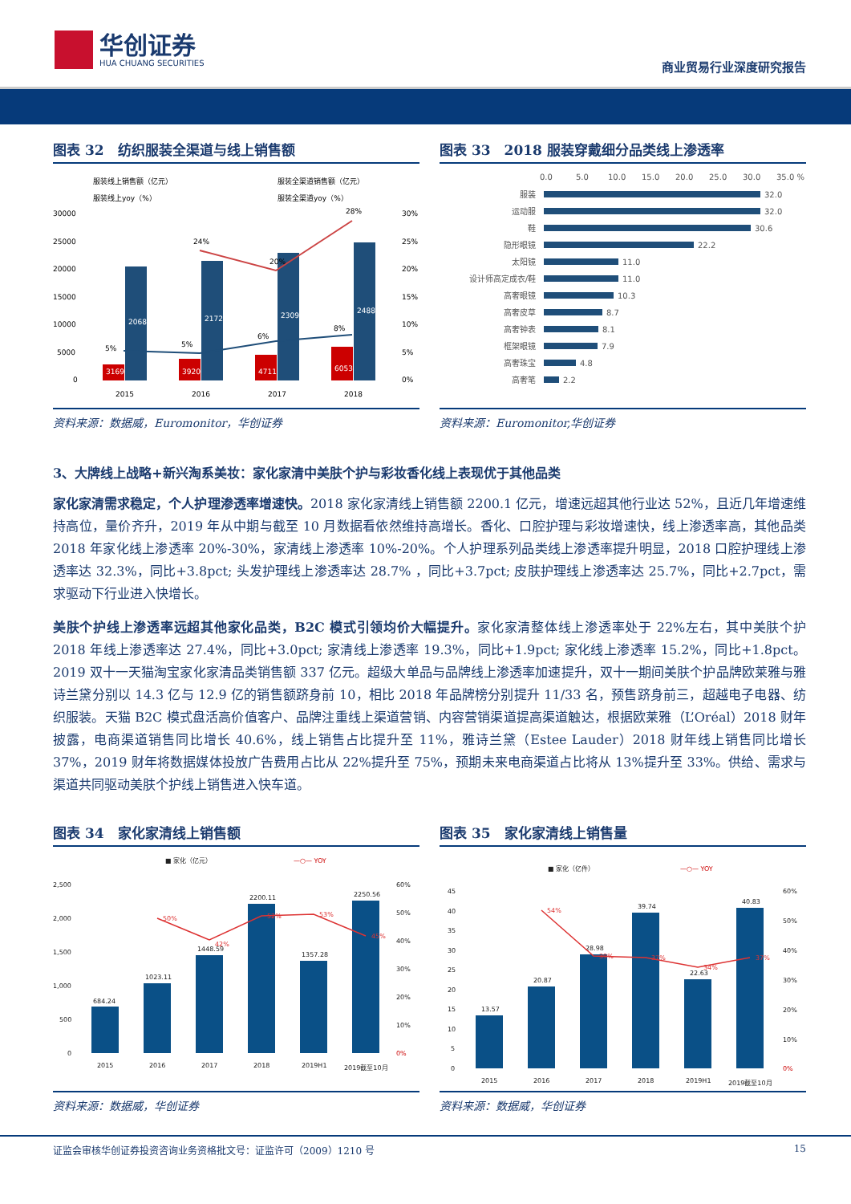华创证券
HUA CHUANG SECURITIES
商业贸易行业深度研究报告
图表 32　纺织服装全渠道与线上销售额
服装线上销售额（亿元）
服装全渠道销售额（亿元）
服装线上yoy（%）
服装全渠道yoy（%）
30000
25000
20000
15000
10000
5000
0
30%
25%
20%
15%
10%
5%
0%
3169
20682
3920
21720
4711
23098
6053
24887
24%
20%
28%
5%
5%
6%
8%
2015
2016
2017
2018
资料来源：数据威，Euromonitor，华创证券
图表 33　2018 服装穿戴细分品类线上渗透率
0.0
5.0
10.0
15.0
20.0
25.0
30.0
35.0 %
服装
运动服
鞋
隐形眼镜
太阳镜
设计师高定成衣/鞋
高奢眼镜
高奢皮草
高奢钟表
框架眼镜
高奢珠宝
高奢笔
32.0
32.0
30.6
22.2
11.0
11.0
10.3
8.7
8.1
7.9
4.8
2.2
资料来源：Euromonitor,华创证券
3、大牌线上战略+新兴淘系美妆：家化家清中美肤个护与彩妆香化线上表现优于其他品类
家化家清需求稳定，个人护理渗透率增速快。2018 家化家清线上销售额 2200.1 亿元，增速远超其他行业达 52%，且近几年增速维持高位，量价齐升，2019 年从中期与截至 10 月数据看依然维持高增长。香化、口腔护理与彩妆增速快，线上渗透率高，其他品类 2018 年家化线上渗透率 20%-30%，家清线上渗透率 10%-20%。个人护理系列品类线上渗透率提升明显，2018 口腔护理线上渗透率达 32.3%，同比+3.8pct; 头发护理线上渗透率达 28.7% ，同比+3.7pct; 皮肤护理线上渗透率达 25.7%，同比+2.7pct，需求驱动下行业进入快增长。
美肤个护线上渗透率远超其他家化品类，B2C 模式引领均价大幅提升。家化家清整体线上渗透率处于 22%左右，其中美肤个护 2018 年线上渗透率达 27.4%，同比+3.0pct; 家清线上渗透率 19.3%，同比+1.9pct; 家化线上渗透率 15.2%，同比+1.8pct。2019 双十一天猫淘宝家化家清品类销售额 337 亿元。超级大单品与品牌线上渗透率加速提升，双十一期间美肤个护品牌欧莱雅与雅诗兰黛分别以 14.3 亿与 12.9 亿的销售额跻身前 10，相比 2018 年品牌榜分别提升 11/33 名，预售跻身前三，超越电子电器、纺织服装。天猫 B2C 模式盘活高价值客户、品牌注重线上渠道营销、内容营销渠道提高渠道触达，根据欧莱雅（L’Oréal）2018 财年披露，电商渠道销售同比增长 40.6%，线上销售占比提升至 11%，雅诗兰黛（Estee Lauder）2018 财年线上销售同比增长 37%，2019 财年将数据媒体投放广告费用占比从 22%提升至 75%，预期未来电商渠道占比将从 13%提升至 33%。供给、需求与渠道共同驱动美肤个护线上销售进入快车道。
图表 34　家化家清线上销售额
■ 家化（亿元）
—○— YOY
2,500
2,000
1,500
1,000
500
0
60%
50%
40%
30%
20%
10%
0%
684.24
1023.11
1448.59
2200.11
1357.28
2250.56
50%
42%
52%
53%
45%
2015
2016
2017
2018
2019H1
2019截至10月
资料来源：数据威，华创证券
图表 35　家化家清线上销售量
■ 家化（亿件）
—○— YOY
45
40
35
30
25
20
15
10
5
0
60%
50%
40%
30%
20%
10%
0%
13.57
20.87
28.98
39.74
22.63
40.83
54%
39%
37%
34%
37%
2015
2016
2017
2018
2019H1
2019截至10月
资料来源：数据威，华创证券
证监会审核华创证券投资咨询业务资格批文号：证监许可（2009）1210 号 15